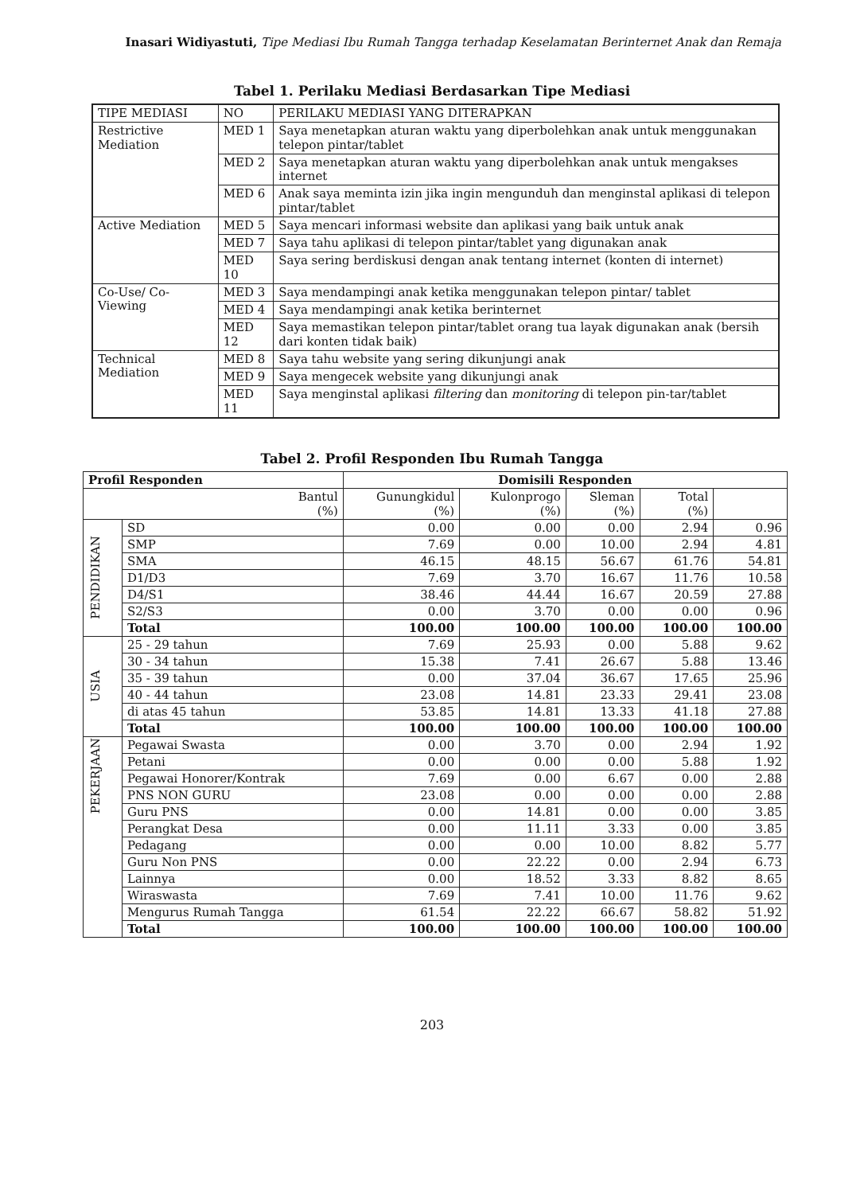Inasari Widiyastuti, Tipe Mediasi Ibu Rumah Tangga terhadap Keselamatan Berinternet Anak dan Remaja
Tabel 1. Perilaku Mediasi Berdasarkan Tipe Mediasi
| TIPE MEDIASI | NO | PERILAKU MEDIASI YANG DITERAPKAN |
| Restrictive Mediation | MED 1 | Saya menetapkan aturan waktu yang diperbolehkan anak untuk menggunakan telepon pintar/tablet |
| | MED 2 | Saya menetapkan aturan waktu yang diperbolehkan anak untuk mengakses internet |
| | MED 6 | Anak saya meminta izin jika ingin mengunduh dan menginstal aplikasi di telepon pintar/tablet |
| Active Mediation | MED 5 | Saya mencari informasi website dan aplikasi yang baik untuk anak |
| | MED 7 | Saya tahu aplikasi di telepon pintar/tablet yang digunakan anak |
| | MED 10 | Saya sering berdiskusi dengan anak tentang internet (konten di internet) |
| Co-Use/ Co-Viewing | MED 3 | Saya mendampingi anak ketika menggunakan telepon pintar/ tablet |
| | MED 4 | Saya mendampingi anak ketika berinternet |
| | MED 12 | Saya memastikan telepon pintar/tablet orang tua layak digunakan anak (bersih dari konten tidak baik) |
| Technical Mediation | MED 8 | Saya tahu website yang sering dikunjungi anak |
| | MED 9 | Saya mengecek website yang dikunjungi anak |
| | MED 11 | Saya menginstal aplikasi filtering dan monitoring di telepon pin-tar/tablet |
Tabel 2. Profil Responden Ibu Rumah Tangga
| Profil Responden | | Domisili Responden | | | | |
| --- | --- | --- | --- | --- | --- | --- |
| Bantul (%) | | Gunungkidul (%) | Kulonprogo (%) | Sleman (%) | Total (%) | |
| PENDIDIKAN | SD | 0.00 | 0.00 | 0.00 | 2.94 | 0.96 |
| | SMP | 7.69 | 0.00 | 10.00 | 2.94 | 4.81 |
| | SMA | 46.15 | 48.15 | 56.67 | 61.76 | 54.81 |
| | D1/D3 | 7.69 | 3.70 | 16.67 | 11.76 | 10.58 |
| | D4/S1 | 38.46 | 44.44 | 16.67 | 20.59 | 27.88 |
| | S2/S3 | 0.00 | 3.70 | 0.00 | 0.00 | 0.96 |
| | Total | 100.00 | 100.00 | 100.00 | 100.00 | 100.00 |
| USIA | 25 - 29 tahun | 7.69 | 25.93 | 0.00 | 5.88 | 9.62 |
| | 30 - 34 tahun | 15.38 | 7.41 | 26.67 | 5.88 | 13.46 |
| | 35 - 39 tahun | 0.00 | 37.04 | 36.67 | 17.65 | 25.96 |
| | 40 - 44 tahun | 23.08 | 14.81 | 23.33 | 29.41 | 23.08 |
| | di atas 45 tahun | 53.85 | 14.81 | 13.33 | 41.18 | 27.88 |
| | Total | 100.00 | 100.00 | 100.00 | 100.00 | 100.00 |
| PEKERJAAN | Pegawai Swasta | 0.00 | 3.70 | 0.00 | 2.94 | 1.92 |
| | Petani | 0.00 | 0.00 | 0.00 | 5.88 | 1.92 |
| | Pegawai Honorer/Kontrak | 7.69 | 0.00 | 6.67 | 0.00 | 2.88 |
| | PNS NON GURU | 23.08 | 0.00 | 0.00 | 0.00 | 2.88 |
| | Guru PNS | 0.00 | 14.81 | 0.00 | 0.00 | 3.85 |
| | Perangkat Desa | 0.00 | 11.11 | 3.33 | 0.00 | 3.85 |
| | Pedagang | 0.00 | 0.00 | 10.00 | 8.82 | 5.77 |
| | Guru Non PNS | 0.00 | 22.22 | 0.00 | 2.94 | 6.73 |
| | Lainnya | 0.00 | 18.52 | 3.33 | 8.82 | 8.65 |
| | Wiraswasta | 7.69 | 7.41 | 10.00 | 11.76 | 9.62 |
| | Mengurus Rumah Tangga | 61.54 | 22.22 | 66.67 | 58.82 | 51.92 |
| | Total | 100.00 | 100.00 | 100.00 | 100.00 | 100.00 |
203